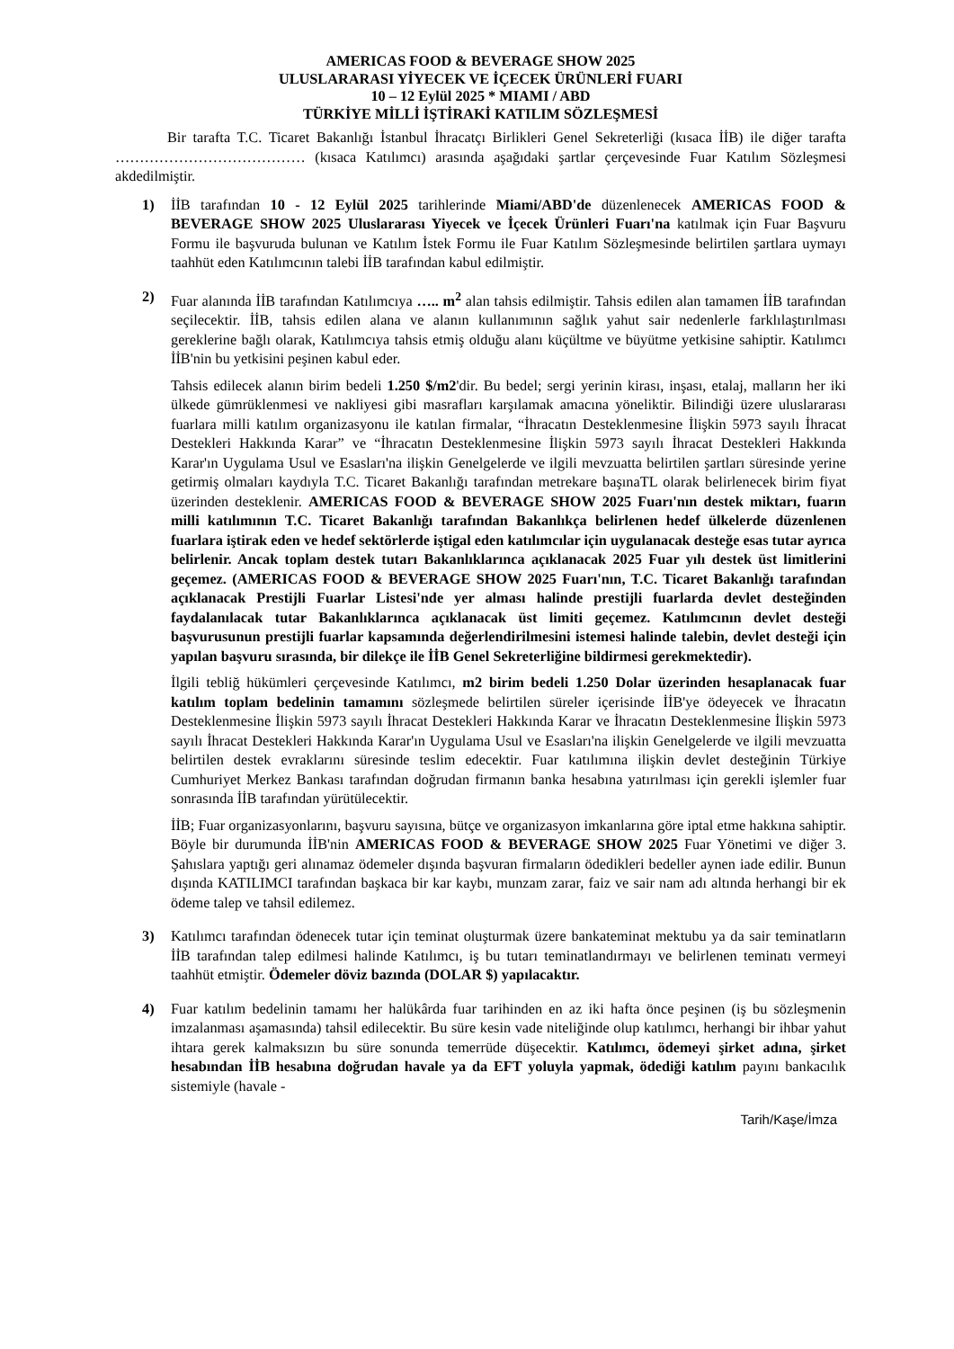AMERICAS FOOD & BEVERAGE SHOW 2025
ULUSLARARASI YİYECEK VE İÇECEK ÜRÜNLERİ FUARI
10 – 12 Eylül 2025 * MIAMI / ABD
TÜRKİYE MİLLİ İŞTİRAKİ KATILIM SÖZLEŞMESİ
Bir tarafta T.C. Ticaret Bakanlığı İstanbul İhracatçı Birlikleri Genel Sekreterliği (kısaca İİB) ile diğer tarafta ………………………………… (kısaca Katılımcı) arasında aşağıdaki şartlar çerçevesinde Fuar Katılım Sözleşmesi akdedilmiştir.
1) İİB tarafından 10 - 12 Eylül 2025 tarihlerinde Miami/ABD'de düzenlenecek AMERICAS FOOD & BEVERAGE SHOW 2025 Uluslararası Yiyecek ve İçecek Ürünleri Fuarı'na katılmak için Fuar Başvuru Formu ile başvuruda bulunan ve Katılım İstek Formu ile Fuar Katılım Sözleşmesinde belirtilen şartlara uymayı taahhüt eden Katılımcının talebi İİB tarafından kabul edilmiştir.
2) Fuar alanında İİB tarafından Katılımcıya ….. m<sup>2</sup> alan tahsis edilmiştir. Tahsis edilen alan tamamen İİB tarafından seçilecektir. İİB, tahsis edilen alana ve alanın kullanımının sağlık yahut sair nedenlerle farklılaştırılması gereklerine bağlı olarak, Katılımcıya tahsis etmiş olduğu alanı küçültme ve büyütme yetkisine sahiptir. Katılımcı İİB'nin bu yetkisini peşinen kabul eder.
Tahsis edilecek alanın birim bedeli 1.250 $/m2'dir. Bu bedel; sergi yerinin kirası, inşası, etalaj, malların her iki ülkede gümrüklenmesi ve nakliyesi gibi masrafları karşılamak amacına yöneliktir. Bilindiği üzere uluslararası fuarlara milli katılım organizasyonu ile katılan firmalar, “İhracatın Desteklenmesine İlişkin 5973 sayılı İhracat Destekleri Hakkında Karar” ve “İhracatın Desteklenmesine İlişkin 5973 sayılı İhracat Destekleri Hakkında Karar'ın Uygulama Usul ve Esasları'na ilişkin Genelgelerde ve ilgili mevzuatta belirtilen şartları süresinde yerine getirmiş olmaları kaydıyla T.C. Ticaret Bakanlığı tarafından metrekare başınaTL olarak belirlenecek birim fiyat üzerinden desteklenir. AMERICAS FOOD & BEVERAGE SHOW 2025 Fuarı'nın destek miktarı, fuarın milli katılımının T.C. Ticaret Bakanlığı tarafından Bakanlıkça belirlenen hedef ülkelerde düzenlenen fuarlara iştirak eden ve hedef sektörlerde iştigal eden katılımcılar için uygulanacak desteğe esas tutar ayrıca belirlenir. Ancak toplam destek tutarı Bakanlıklarınca açıklanacak 2025 Fuar yılı destek üst limitlerini geçemez. (AMERICAS FOOD & BEVERAGE SHOW 2025 Fuarı'nın, T.C. Ticaret Bakanlığı tarafından açıklanacak Prestijli Fuarlar Listesi'nde yer alması halinde prestijli fuarlarda devlet desteğinden faydalanılacak tutar Bakanlıklarınca açıklanacak üst limiti geçemez. Katılımcının devlet desteği başvurusunun prestijli fuarlar kapsamında değerlendirilmesini istemesi halinde talebin, devlet desteği için yapılan başvuru sırasında, bir dilekçe ile İİB Genel Sekreterliğine bildirmesi gerekmektedir).
İlgili tebliğ hükümleri çerçevesinde Katılımcı, m2 birim bedeli 1.250 Dolar üzerinden hesaplanacak fuar katılım toplam bedelinin tamamını sözleşmede belirtilen süreler içerisinde İİB'ye ödeyecek ve İhracatın Desteklenmesine İlişkin 5973 sayılı İhracat Destekleri Hakkında Karar ve İhracatın Desteklenmesine İlişkin 5973 sayılı İhracat Destekleri Hakkında Karar'ın Uygulama Usul ve Esasları'na ilişkin Genelgelerde ve ilgili mevzuatta belirtilen destek evraklarını süresinde teslim edecektir. Fuar katılımına ilişkin devlet desteğinin Türkiye Cumhuriyet Merkez Bankası tarafından doğrudan firmanın banka hesabına yatırılması için gerekli işlemler fuar sonrasında İİB tarafından yürütülecektir.
İİB; Fuar organizasyonlarını, başvuru sayısına, bütçe ve organizasyon imkanlarına göre iptal etme hakkına sahiptir. Böyle bir durumunda İİB'nin AMERICAS FOOD & BEVERAGE SHOW 2025 Fuar Yönetimi ve diğer 3. Şahıslara yaptığı geri alınamaz ödemeler dışında başvuran firmaların ödedikleri bedeller aynen iade edilir. Bunun dışında KATILIMCI tarafından başkaca bir kar kaybı, munzam zarar, faiz ve sair nam adı altında herhangi bir ek ödeme talep ve tahsil edilemez.
3) Katılımcı tarafından ödenecek tutar için teminat oluşturmak üzere bankateminat mektubu ya da sair teminatların İİB tarafından talep edilmesi halinde Katılımcı, iş bu tutarı teminatlandırmayı ve belirlenen teminatı vermeyi taahhüt etmiştir. Ödemeler döviz bazında (DOLAR $) yapılacaktır.
4) Fuar katılım bedelinin tamamı her halükârda fuar tarihinden en az iki hafta önce peşinen (iş bu sözleşmenin imzalanması aşamasında) tahsil edilecektir. Bu süre kesin vade niteliğinde olup katılımcı, herhangi bir ihbar yahut ihtara gerek kalmaksızın bu süre sonunda temerrüde düşecektir. Katılımcı, ödemeyi şirket adına, şirket hesabından İİB hesabına doğrudan havale ya da EFT yoluyla yapmak, ödediği katılım payını bankacılık sistemiyle (havale -
Tarih/Kaşe/İmza